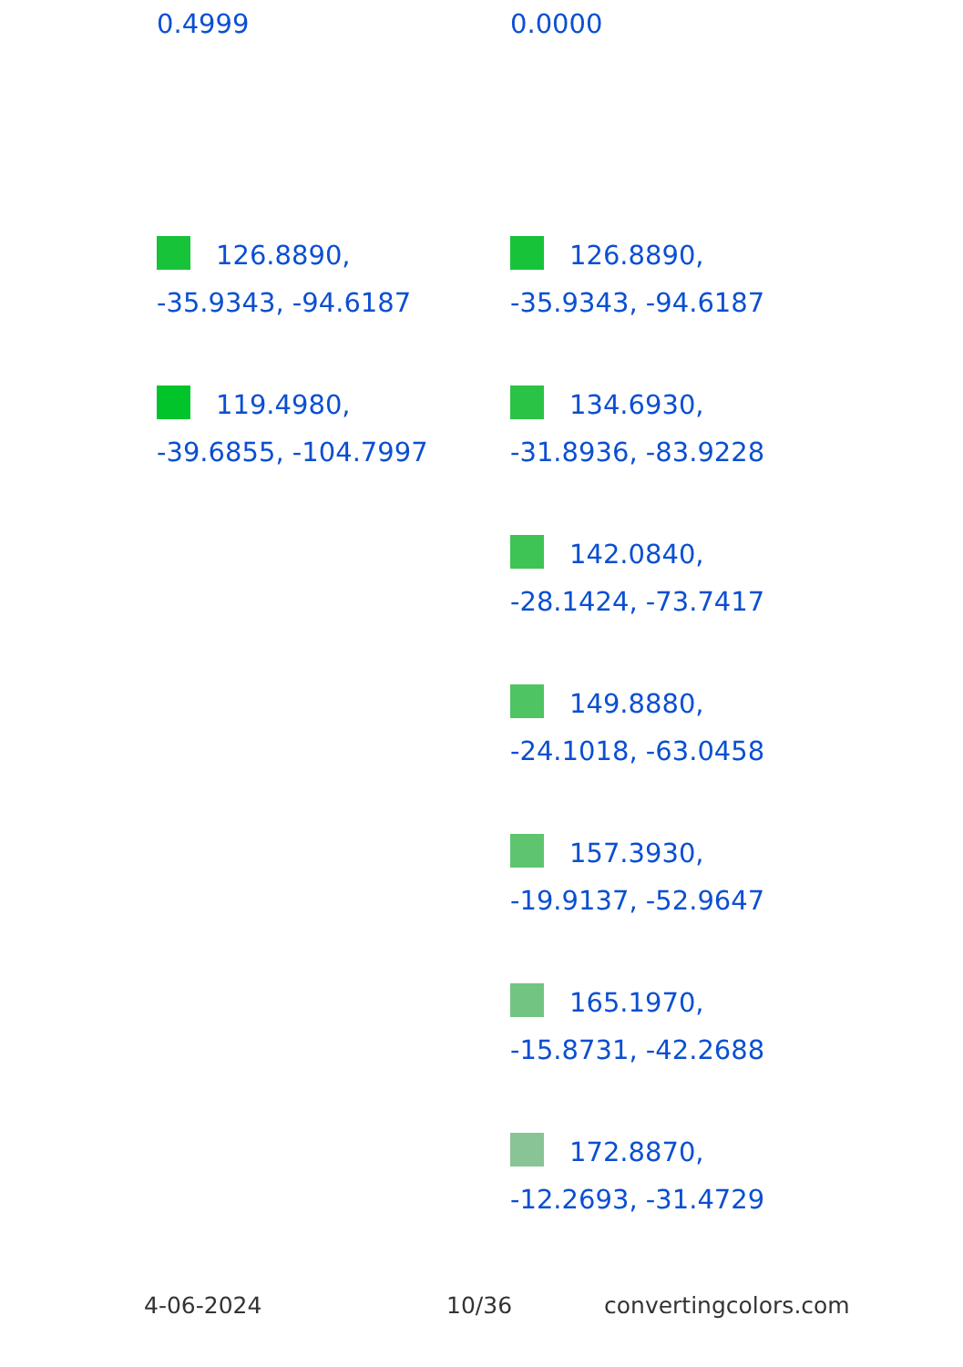0.4999
126.8890,
-35.9343, -94.6187
119.4980,
-39.6855, -104.7997
0.0000
126.8890,
-35.9343, -94.6187
134.6930,
-31.8936, -83.9228
142.0840,
-28.1424, -73.7417
149.8880,
-24.1018, -63.0458
157.3930,
-19.9137, -52.9647
165.1970,
-15.8731, -42.2688
172.8870,
-12.2693, -31.4729
4-06-2024 10/36 convertingcolors.com